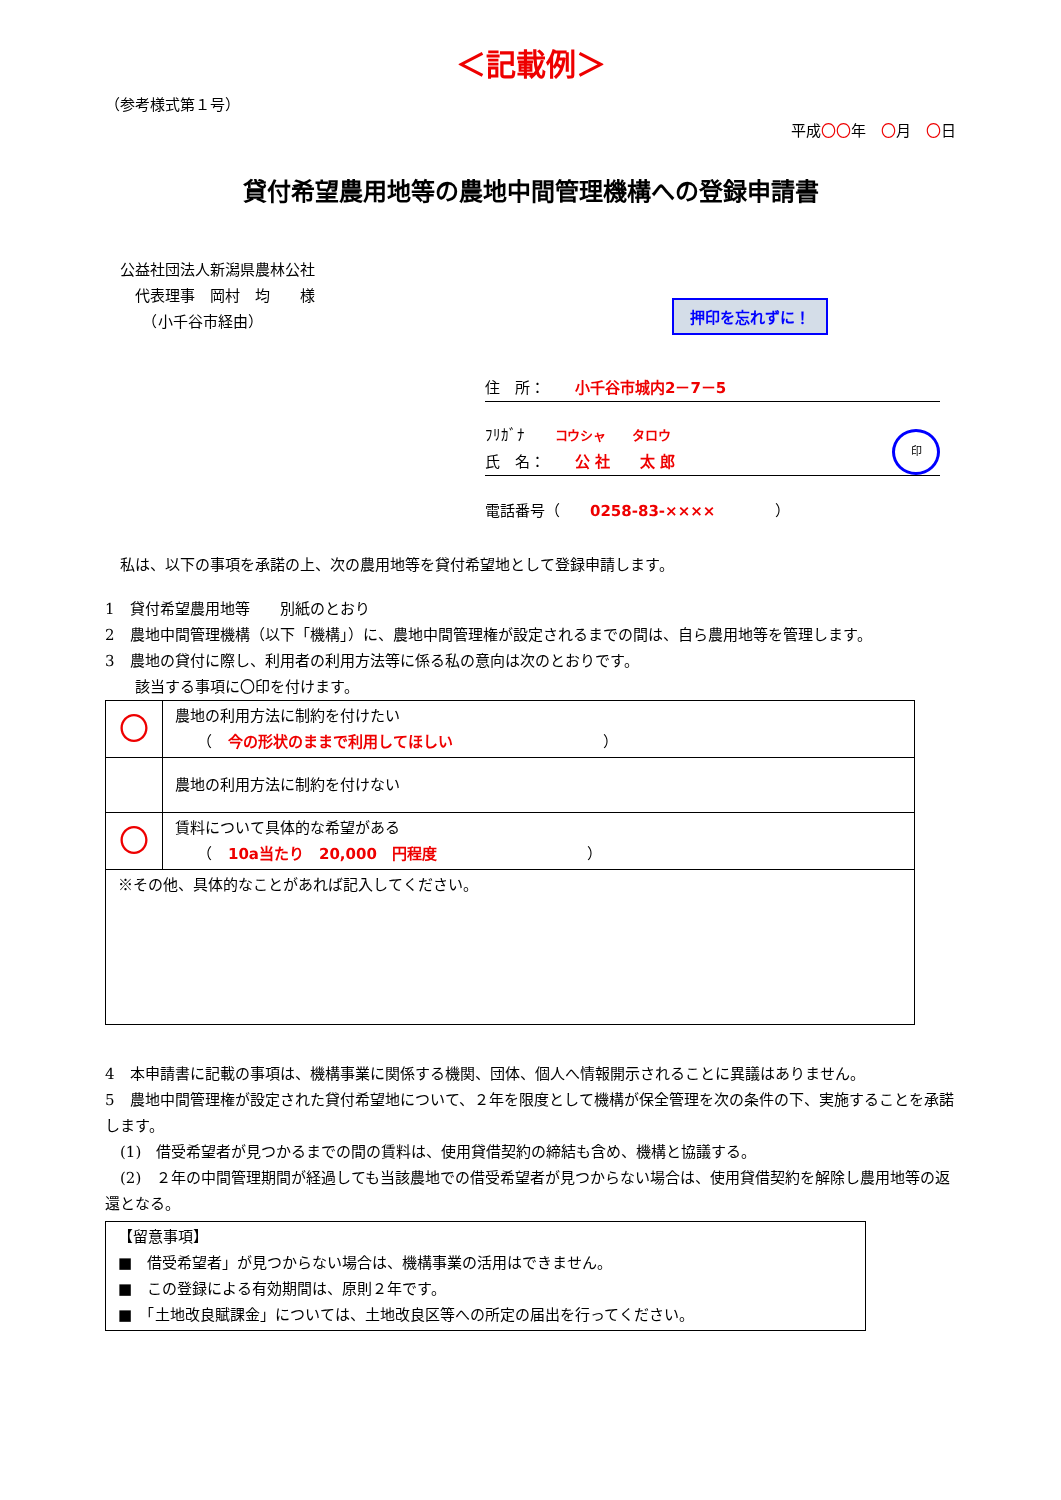＜記載例＞
（参考様式第１号）
平成〇〇年　〇月　〇日
貸付希望農用地等の農地中間管理機構への登録申請書
　公益社団法人新潟県農林公社
　　代表理事　岡村　均　　様
　　　（小千谷市経由）
押印を忘れずに！
住　所：　　小千谷市城内2－7－5
ﾌﾘｶﾞﾅ　　コウシャ　　タロウ
氏　名：　　公 社　　太 郎 印
電話番号（　　0258-83-××××　　　　）
　私は、以下の事項を承諾の上、次の農用地等を貸付希望地として登録申請します。
1　貸付希望農用地等　　別紙のとおり
2　農地中間管理機構（以下「機構」）に、農地中間管理権が設定されるまでの間は、自ら農用地等を管理します。
3　農地の貸付に際し、利用者の利用方法等に係る私の意向は次のとおりです。
　　該当する事項に〇印を付けます。
| 〇 | 農地の利用方法に制約を付けたい （ 今の形状のままで利用してほしい ） |
| | 農地の利用方法に制約を付けない |
| 〇 | 賃料について具体的な希望がある （ 10a当たり 20,000 円程度 ） |
| ※その他、具体的なことがあれば記入してください。 | |
4　本申請書に記載の事項は、機構事業に関係する機関、団体、個人へ情報開示されることに異議はありません。
5　農地中間管理権が設定された貸付希望地について、２年を限度として機構が保全管理を次の条件の下、実施することを承諾します。
　(1)　借受希望者が見つかるまでの間の賃料は、使用貸借契約の締結も含め、機構と協議する。
　(2)　２年の中間管理期間が経過しても当該農地での借受希望者が見つからない場合は、使用貸借契約を解除し農用地等の返還となる。
【留意事項】
■　借受希望者」が見つからない場合は、機構事業の活用はできません。
■　この登録による有効期間は、原則２年です。
■　「土地改良賦課金」については、土地改良区等への所定の届出を行ってください。